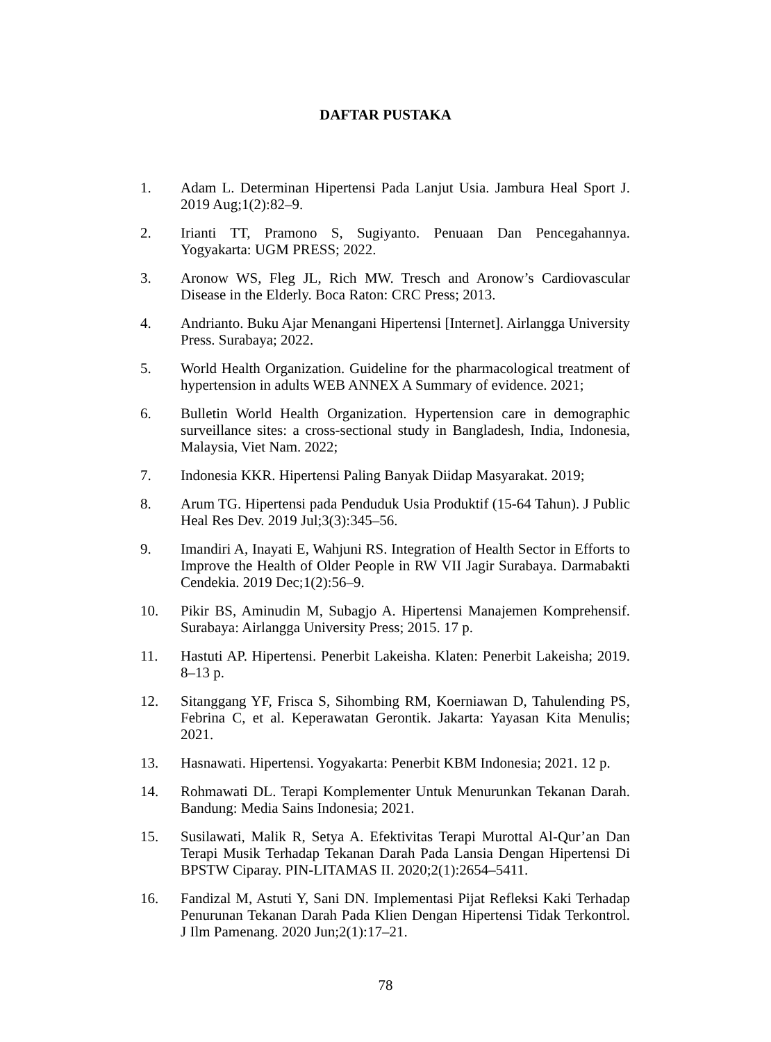DAFTAR PUSTAKA
1. Adam L. Determinan Hipertensi Pada Lanjut Usia. Jambura Heal Sport J. 2019 Aug;1(2):82–9.
2. Irianti TT, Pramono S, Sugiyanto. Penuaan Dan Pencegahannya. Yogyakarta: UGM PRESS; 2022.
3. Aronow WS, Fleg JL, Rich MW. Tresch and Aronow’s Cardiovascular Disease in the Elderly. Boca Raton: CRC Press; 2013.
4. Andrianto. Buku Ajar Menangani Hipertensi [Internet]. Airlangga University Press. Surabaya; 2022.
5. World Health Organization. Guideline for the pharmacological treatment of hypertension in adults WEB ANNEX A Summary of evidence. 2021;
6. Bulletin World Health Organization. Hypertension care in demographic surveillance sites: a cross-sectional study in Bangladesh, India, Indonesia, Malaysia, Viet Nam. 2022;
7. Indonesia KKR. Hipertensi Paling Banyak Diidap Masyarakat. 2019;
8. Arum TG. Hipertensi pada Penduduk Usia Produktif (15-64 Tahun). J Public Heal Res Dev. 2019 Jul;3(3):345–56.
9. Imandiri A, Inayati E, Wahjuni RS. Integration of Health Sector in Efforts to Improve the Health of Older People in RW VII Jagir Surabaya. Darmabakti Cendekia. 2019 Dec;1(2):56–9.
10. Pikir BS, Aminudin M, Subagjo A. Hipertensi Manajemen Komprehensif. Surabaya: Airlangga University Press; 2015. 17 p.
11. Hastuti AP. Hipertensi. Penerbit Lakeisha. Klaten: Penerbit Lakeisha; 2019. 8–13 p.
12. Sitanggang YF, Frisca S, Sihombing RM, Koerniawan D, Tahulending PS, Febrina C, et al. Keperawatan Gerontik. Jakarta: Yayasan Kita Menulis; 2021.
13. Hasnawati. Hipertensi. Yogyakarta: Penerbit KBM Indonesia; 2021. 12 p.
14. Rohmawati DL. Terapi Komplementer Untuk Menurunkan Tekanan Darah. Bandung: Media Sains Indonesia; 2021.
15. Susilawati, Malik R, Setya A. Efektivitas Terapi Murottal Al-Qur’an Dan Terapi Musik Terhadap Tekanan Darah Pada Lansia Dengan Hipertensi Di BPSTW Ciparay. PIN-LITAMAS II. 2020;2(1):2654–5411.
16. Fandizal M, Astuti Y, Sani DN. Implementasi Pijat Refleksi Kaki Terhadap Penurunan Tekanan Darah Pada Klien Dengan Hipertensi Tidak Terkontrol. J Ilm Pamenang. 2020 Jun;2(1):17–21.
78